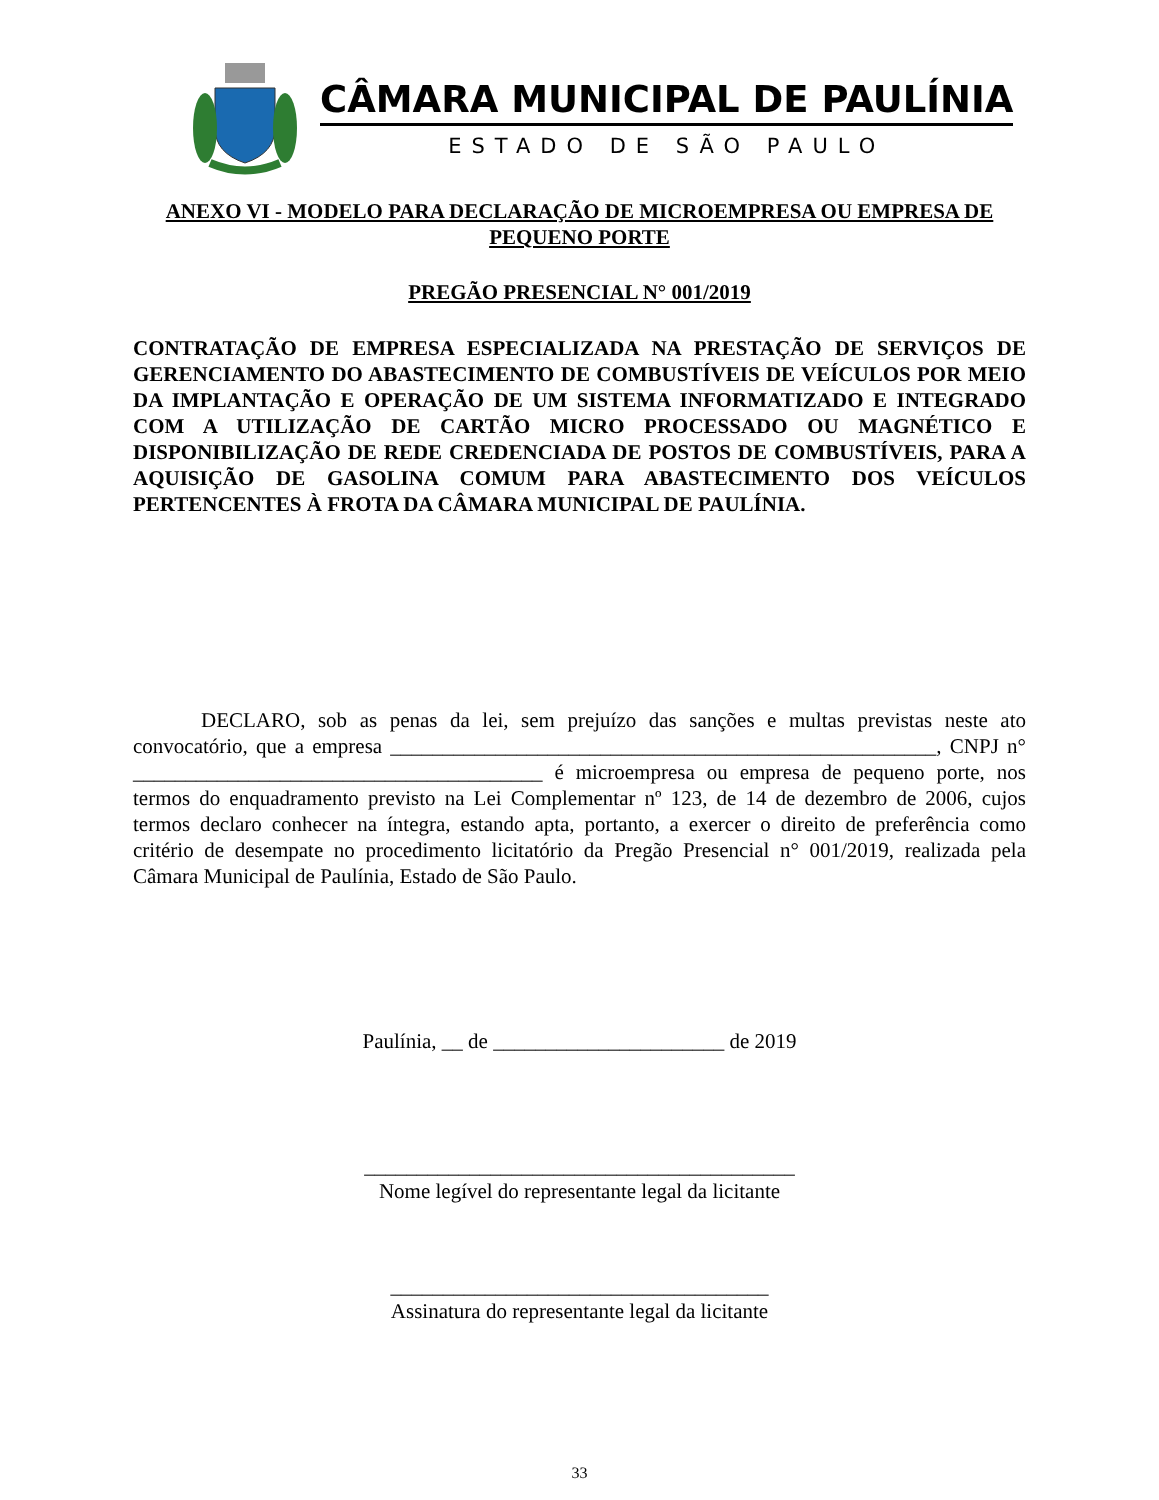CÂMARA MUNICIPAL DE PAULÍNIA
ESTADO DE SÃO PAULO
ANEXO VI - MODELO PARA DECLARAÇÃO DE MICROEMPRESA OU EMPRESA DE PEQUENO PORTE
PREGÃO PRESENCIAL N° 001/2019
CONTRATAÇÃO DE EMPRESA ESPECIALIZADA NA PRESTAÇÃO DE SERVIÇOS DE GERENCIAMENTO DO ABASTECIMENTO DE COMBUSTÍVEIS DE VEÍCULOS POR MEIO DA IMPLANTAÇÃO E OPERAÇÃO DE UM SISTEMA INFORMATIZADO E INTEGRADO COM A UTILIZAÇÃO DE CARTÃO MICRO PROCESSADO OU MAGNÉTICO E DISPONIBILIZAÇÃO DE REDE CREDENCIADA DE POSTOS DE COMBUSTÍVEIS, PARA A AQUISIÇÃO DE GASOLINA COMUM PARA ABASTECIMENTO DOS VEÍCULOS PERTENCENTES À FROTA DA CÂMARA MUNICIPAL DE PAULÍNIA.
DECLARO, sob as penas da lei, sem prejuízo das sanções e multas previstas neste ato convocatório, que a empresa ____________________________________________________, CNPJ n° _______________________________________ é microempresa ou empresa de pequeno porte, nos termos do enquadramento previsto na Lei Complementar nº 123, de 14 de dezembro de 2006, cujos termos declaro conhecer na íntegra, estando apta, portanto, a exercer o direito de preferência como critério de desempate no procedimento licitatório da Pregão Presencial n° 001/2019, realizada pela Câmara Municipal de Paulínia, Estado de São Paulo.
Paulínia, __ de ______________________ de 2019
_________________________________________
Nome legível do representante legal da licitante
____________________________________
Assinatura do representante legal da licitante
33